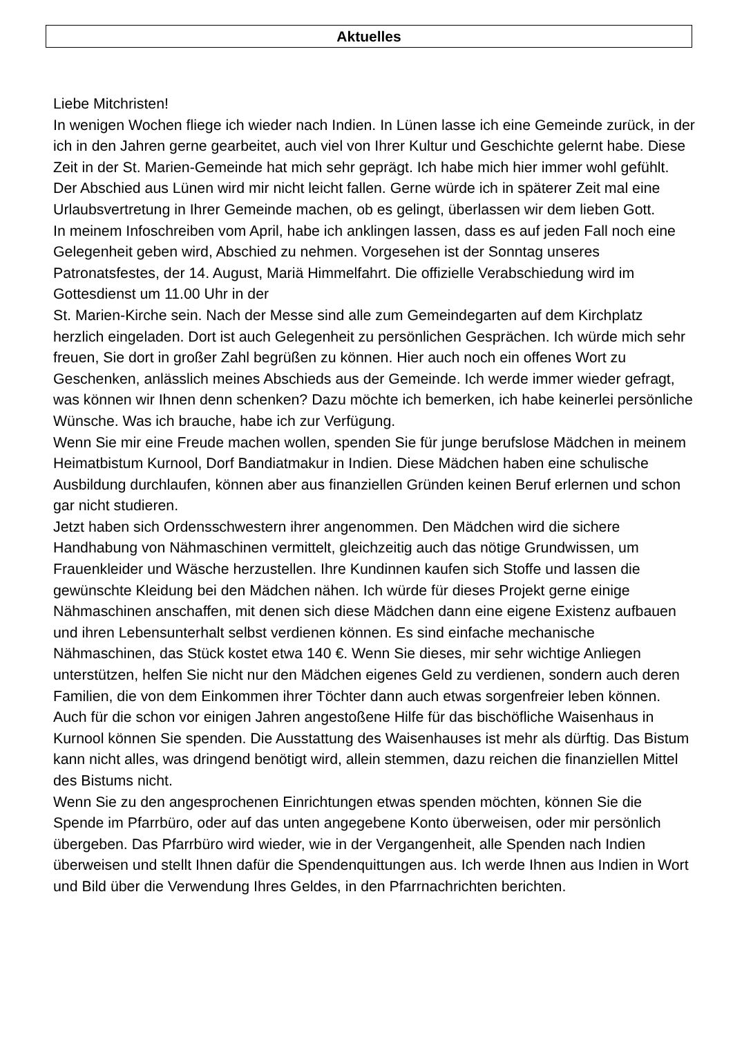Aktuelles
Liebe Mitchristen!
In wenigen Wochen fliege ich wieder nach Indien. In Lünen lasse ich eine Gemeinde zurück, in der ich in den Jahren gerne gearbeitet, auch viel von Ihrer Kultur und Geschichte gelernt habe. Diese Zeit in der St. Marien-Gemeinde hat mich sehr geprägt. Ich habe mich hier immer wohl gefühlt. Der Abschied aus Lünen wird mir nicht leicht fallen. Gerne würde ich in späterer Zeit mal eine Urlaubsvertretung in Ihrer Gemeinde machen, ob es gelingt, überlassen wir dem lieben Gott.
In meinem Infoschreiben vom April, habe ich anklingen lassen, dass es auf jeden Fall noch eine Gelegenheit geben wird, Abschied zu nehmen. Vorgesehen ist der Sonntag unseres Patronatsfestes, der 14. August, Mariä Himmelfahrt. Die offizielle Verabschiedung wird im Gottesdienst um 11.00 Uhr in der
St. Marien-Kirche sein. Nach der Messe sind alle zum Gemeindegarten auf dem Kirchplatz herzlich eingeladen. Dort ist auch Gelegenheit zu persönlichen Gesprächen. Ich würde mich sehr freuen, Sie dort in großer Zahl begrüßen zu können. Hier auch noch ein offenes Wort zu Geschenken, anlässlich meines Abschieds aus der Gemeinde. Ich werde immer wieder gefragt, was können wir Ihnen denn schenken? Dazu möchte ich bemerken, ich habe keinerlei persönliche Wünsche. Was ich brauche, habe ich zur Verfügung.
Wenn Sie mir eine Freude machen wollen, spenden Sie für junge berufslose Mädchen in meinem Heimatbistum Kurnool, Dorf Bandiatmakur in Indien. Diese Mädchen haben eine schulische Ausbildung durchlaufen, können aber aus finanziellen Gründen keinen Beruf erlernen und schon gar nicht studieren.
Jetzt haben sich Ordensschwestern ihrer angenommen. Den Mädchen wird die sichere Handhabung von Nähmaschinen vermittelt, gleichzeitig auch das nötige Grundwissen, um Frauenkleider und Wäsche herzustellen. Ihre Kundinnen kaufen sich Stoffe und lassen die gewünschte Kleidung bei den Mädchen nähen. Ich würde für dieses Projekt gerne einige Nähmaschinen anschaffen, mit denen sich diese Mädchen dann eine eigene Existenz aufbauen und ihren Lebensunterhalt selbst verdienen können. Es sind einfache mechanische Nähmaschinen, das Stück kostet etwa 140 €. Wenn Sie dieses, mir sehr wichtige Anliegen unterstützen, helfen Sie nicht nur den Mädchen eigenes Geld zu verdienen, sondern auch deren Familien, die von dem Einkommen ihrer Töchter dann auch etwas sorgenfreier leben können.
Auch für die schon vor einigen Jahren angestoßene Hilfe für das bischöfliche Waisenhaus in Kurnool können Sie spenden. Die Ausstattung des Waisenhauses ist mehr als dürftig. Das Bistum kann nicht alles, was dringend benötigt wird, allein stemmen, dazu reichen die finanziellen Mittel des Bistums nicht.
Wenn Sie zu den angesprochenen Einrichtungen etwas spenden möchten, können Sie die Spende im Pfarrbüro, oder auf das unten angegebene Konto überweisen, oder mir persönlich übergeben. Das Pfarrbüro wird wieder, wie in der Vergangenheit, alle Spenden nach Indien überweisen und stellt Ihnen dafür die Spendenquittungen aus. Ich werde Ihnen aus Indien in Wort und Bild über die Verwendung Ihres Geldes, in den Pfarrnachrichten berichten.